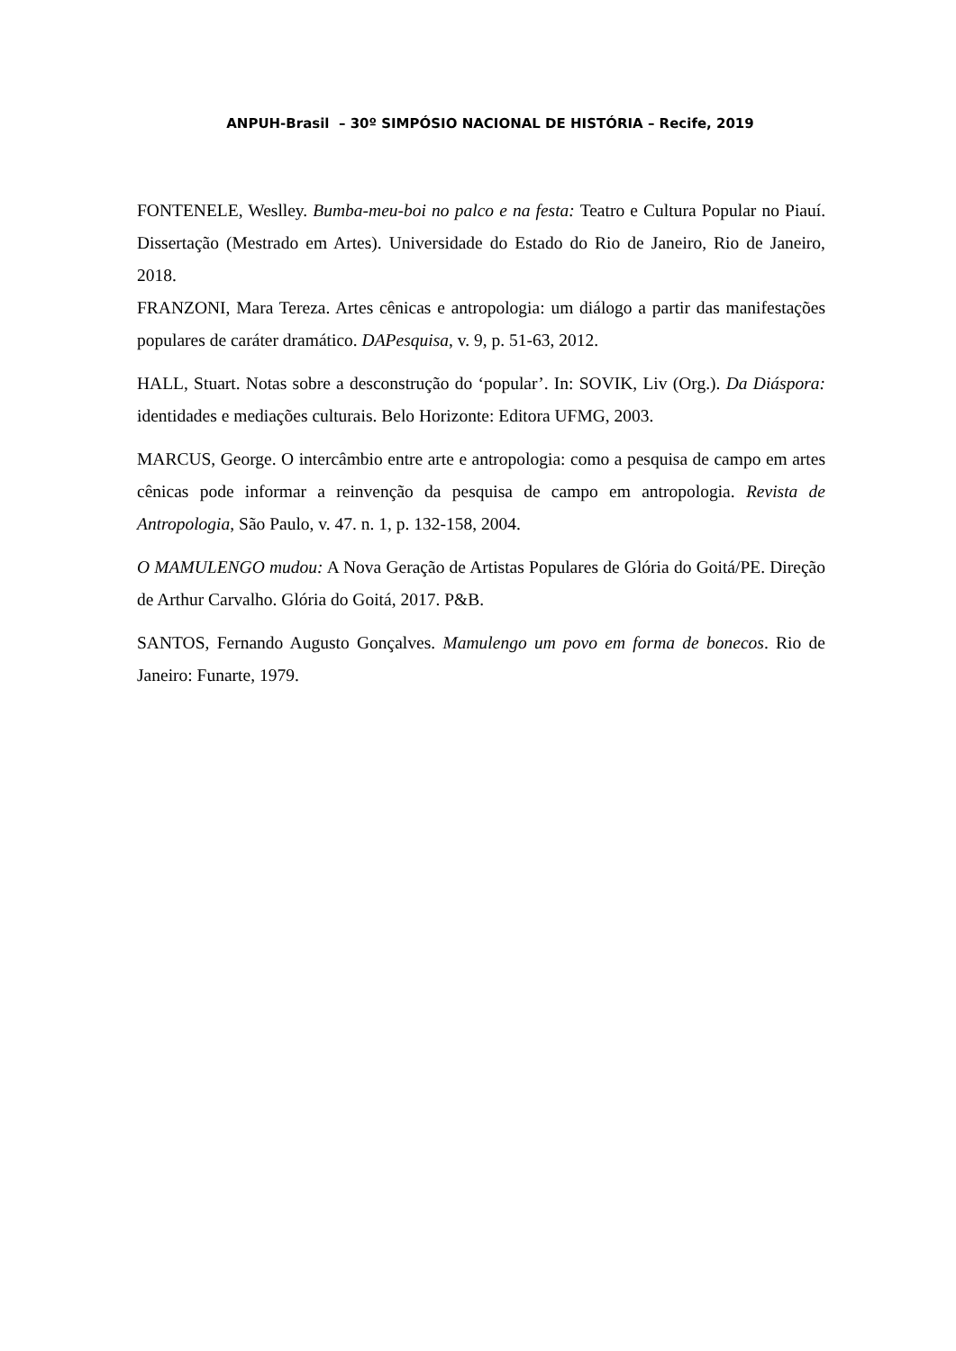ANPUH-Brasil – 30º SIMPÓSIO NACIONAL DE HISTÓRIA – Recife, 2019
FONTENELE, Weslley. Bumba-meu-boi no palco e na festa: Teatro e Cultura Popular no Piauí. Dissertação (Mestrado em Artes). Universidade do Estado do Rio de Janeiro, Rio de Janeiro, 2018.
FRANZONI, Mara Tereza. Artes cênicas e antropologia: um diálogo a partir das manifestações populares de caráter dramático. DAPesquisa, v. 9, p. 51-63, 2012.
HALL, Stuart. Notas sobre a desconstrução do ‘popular’. In: SOVIK, Liv (Org.). Da Diáspora: identidades e mediações culturais. Belo Horizonte: Editora UFMG, 2003.
MARCUS, George. O intercâmbio entre arte e antropologia: como a pesquisa de campo em artes cênicas pode informar a reinvenção da pesquisa de campo em antropologia. Revista de Antropologia, São Paulo, v. 47. n. 1, p. 132-158, 2004.
O MAMULENGO mudou: A Nova Geração de Artistas Populares de Glória do Goitá/PE. Direção de Arthur Carvalho. Glória do Goitá, 2017. P&B.
SANTOS, Fernando Augusto Gonçalves. Mamulengo um povo em forma de bonecos. Rio de Janeiro: Funarte, 1979.